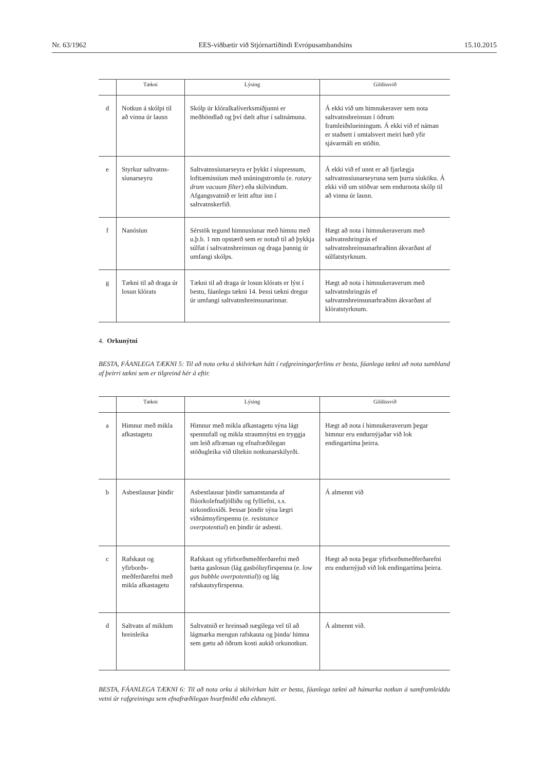Nr. 63/1962 EES-viðbætir við Stjórnartíðindi Evrópusambandsins 15.10.2015
| | Tækni | Lýsing | Gildissvið |
| --- | --- | --- | --- |
| d | Notkun á skólpi til að vinna úr lausn | Skólp úr klóralkalíverksmiðjunni er meðhöndlað og því dælt aftur í saltnámuna. | Á ekki við um himnukeraver sem nota saltvatnshreinsun í öðrum framleiðslueiningum. Á ekki við ef náman er staðsett í umtalsvert meiri hæð yfir sjávarmáli en stöðin. |
| e | Styrkur saltvatns-síunarseyru | Saltvatnssíunarseyra er þykkt í síupressum, lofttæmissíum með snúningstromlu (e. rotary drum vacuum filter ) eða skilvindum. Afgangsvatnið er leitt aftur inn í saltvatnskerfið. | Á ekki við ef unnt er að fjarlægja saltvatnssíunarseyruna sem þurra síuköku. Á ekki við um stöðvar sem endurnota skólp til að vinna úr lausn. |
| f | Nanósíun | Sérstök tegund himnusíunar með himnu með u.þ.b. 1 nm opstærð sem er notuð til að þykkja súlfat í saltvatnshreinsun og draga þannig úr umfangi skólps. | Hægt að nota í himnukeraverum með saltvatnshringrás ef saltvatnshreinsunarhraðinn ákvarðast af súlfatstyrknum. |
| g | Tækni til að draga úr losun klórats | Tækni til að draga úr losun klórats er lýst í bestu, fáanlegu tækni 14. Þessi tækni dregur úr umfangi saltvatnshreinsunarinnar. | Hægt að nota í himnukeraverum með saltvatnshringrás ef saltvatnshreinsunarhraðinn ákvarðast af klóratstyrknum. |
4. Orkunýtni
BESTA, FÁANLEGA TÆKNI 5: Til að nota orku á skilvirkan hátt í rafgreiningarferlinu er besta, fáanlega tækni að nota sambland af þeirri tækni sem er tilgreind hér á eftir.
| | Tækni | Lýsing | Gildissvið |
| --- | --- | --- | --- |
| a | Himnur með mikla afkastagetu | Himnur með mikla afkastagetu sýna lágt spennufall og mikla straumnýtni en tryggja um leið aflrænan og efnafræðilegan stöðugleika við tiltekin notkunarskilyrði. | Hægt að nota í himnukeraverum þegar himnur eru endurnýjaðar við lok endingartíma þeirra. |
| b | Asbestlausar þindir | Asbestlausar þindir samanstanda af flúorkolefnafjölliðu og fylliefni, s.s. sirkondíoxíði. Þessar þindir sýna lægri viðnámsyfirspennu (e. resistance overpotential ) en þindir úr asbesti. | Á almennt við |
| c | Rafskaut og yfirborðs-meðferðarefni með mikla afkastagetu | Rafskaut og yfirborðsmeðferðarefni með bætta gaslosun (lág gasbóluyfirspenna (e. low gas bubble overpotential )) og lág rafskautsyfirspenna. | Hægt að nota þegar yfirborðsmeðferðarefni eru endurnýjuð við lok endingartíma þeirra. |
| d | Saltvatn af miklum hreinleika | Saltvatnið er hreinsað nægilega vel til að lágmarka mengun rafskauta og þinda/ himna sem gætu að öðrum kosti aukið orkunotkun. | Á almennt við. |
BESTA, FÁANLEGA TÆKNI 6: Til að nota orku á skilvirkan hátt er besta, fáanlega tækni að hámarka notkun á samframleiddu vetni úr rafgreiningu sem efnafræðilegan hvarfmiðil eða eldsneyti.